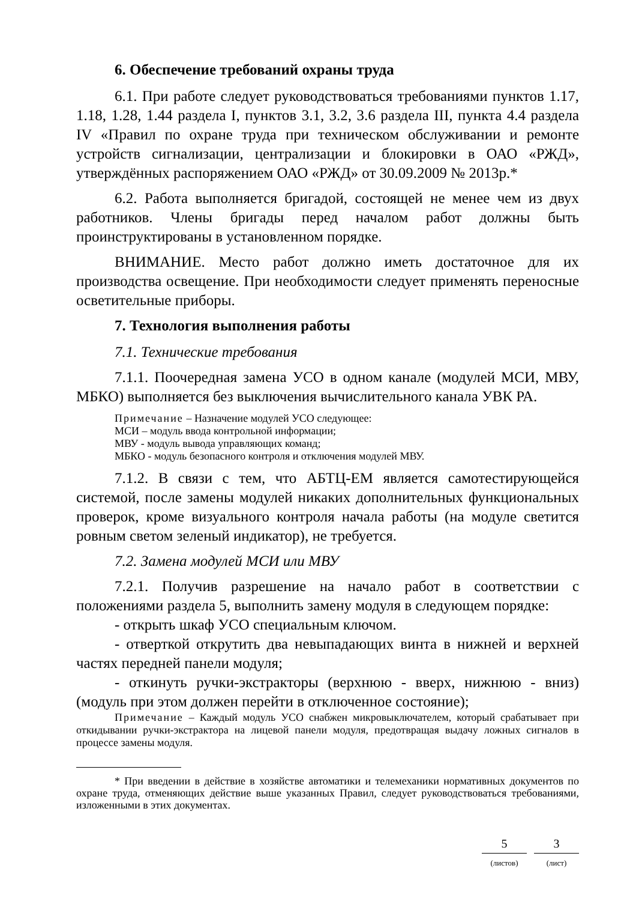6. Обеспечение требований охраны труда
6.1. При работе следует руководствоваться требованиями пунктов 1.17, 1.18, 1.28, 1.44 раздела I, пунктов 3.1, 3.2, 3.6 раздела III, пункта 4.4 раздела IV «Правил по охране труда при техническом обслуживании и ремонте устройств сигнализации, централизации и блокировки в ОАО «РЖД», утверждённых распоряжением ОАО «РЖД» от 30.09.2009 № 2013р.*
6.2. Работа выполняется бригадой, состоящей не менее чем из двух работников. Члены бригады перед началом работ должны быть проинструктированы в установленном порядке.
ВНИМАНИЕ. Место работ должно иметь достаточное для их производства освещение. При необходимости следует применять переносные осветительные приборы.
7. Технология выполнения работы
7.1. Технические требования
7.1.1. Поочередная замена УСО в одном канале (модулей МСИ, МВУ, МБКО) выполняется без выключения вычислительного канала УВК РА.
Примечание – Назначение модулей УСО следующее:
МСИ – модуль ввода контрольной информации;
МВУ - модуль вывода управляющих команд;
МБКО - модуль безопасного контроля и отключения модулей МВУ.
7.1.2. В связи с тем, что АБТЦ-ЕМ является самотестирующейся системой, после замены модулей никаких дополнительных функциональных проверок, кроме визуального контроля начала работы (на модуле светится ровным светом зеленый индикатор), не требуется.
7.2. Замена модулей МСИ или МВУ
7.2.1. Получив разрешение на начало работ в соответствии с положениями раздела 5, выполнить замену модуля в следующем порядке:
- открыть шкаф УСО специальным ключом.
- отверткой открутить два невыпадающих винта в нижней и верхней частях передней панели модуля;
- откинуть ручки-экстракторы (верхнюю - вверх, нижнюю - вниз) (модуль при этом должен перейти в отключенное состояние);
Примечание – Каждый модуль УСО снабжен микровыключателем, который срабатывает при откидывании ручки-экстрактора на лицевой панели модуля, предотвращая выдачу ложных сигналов в процессе замены модуля.
* При введении в действие в хозяйстве автоматики и телемеханики нормативных документов по охране труда, отменяющих действие выше указанных Правил, следует руководствоваться требованиями, изложенными в этих документах.
5
(листов)
3
(лист)